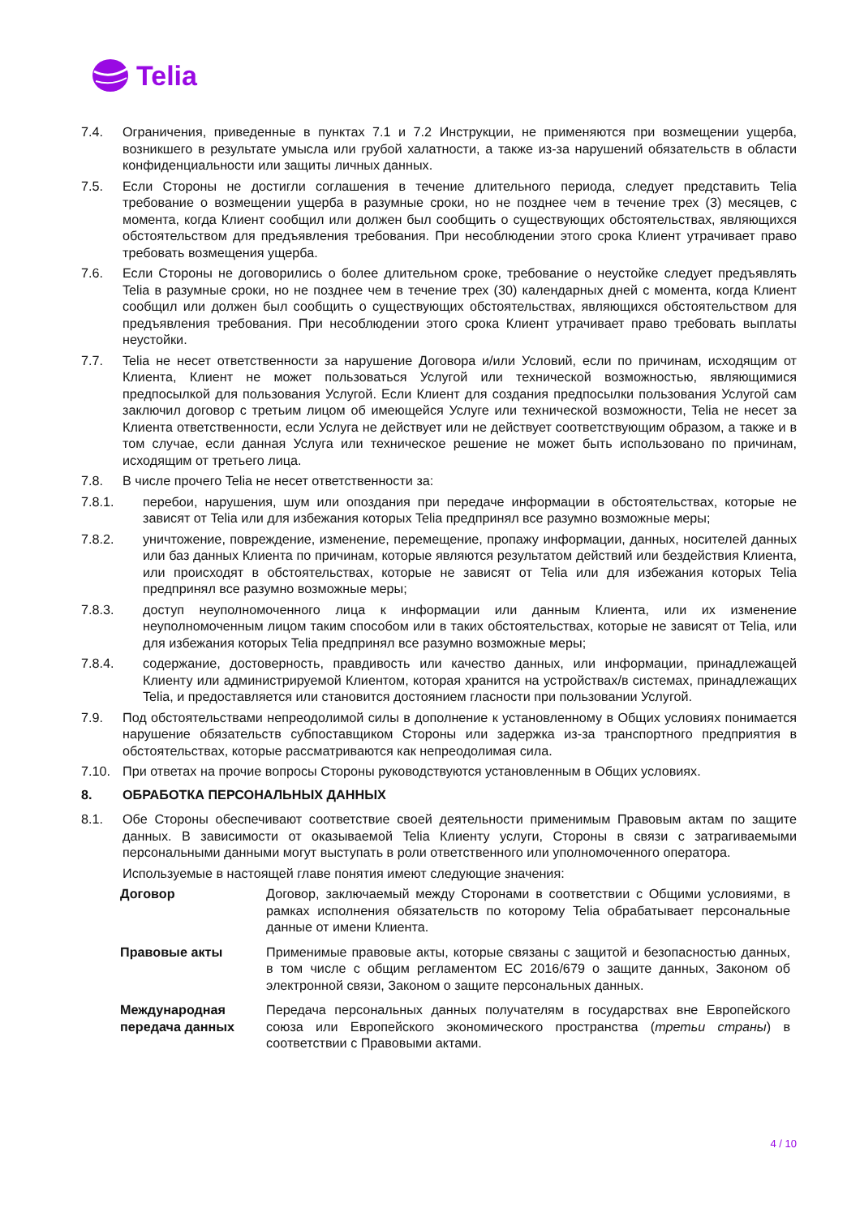Telia
7.4. Ограничения, приведенные в пунктах 7.1 и 7.2 Инструкции, не применяются при возмещении ущерба, возникшего в результате умысла или грубой халатности, а также из-за нарушений обязательств в области конфиденциальности или защиты личных данных.
7.5. Если Стороны не достигли соглашения в течение длительного периода, следует представить Telia требование о возмещении ущерба в разумные сроки, но не позднее чем в течение трех (3) месяцев, с момента, когда Клиент сообщил или должен был сообщить о существующих обстоятельствах, являющихся обстоятельством для предъявления требования. При несоблюдении этого срока Клиент утрачивает право требовать возмещения ущерба.
7.6. Если Стороны не договорились о более длительном сроке, требование о неустойке следует предъявлять Telia в разумные сроки, но не позднее чем в течение трех (30) календарных дней с момента, когда Клиент сообщил или должен был сообщить о существующих обстоятельствах, являющихся обстоятельством для предъявления требования. При несоблюдении этого срока Клиент утрачивает право требовать выплаты неустойки.
7.7. Telia не несет ответственности за нарушение Договора и/или Условий, если по причинам, исходящим от Клиента, Клиент не может пользоваться Услугой или технической возможностью, являющимися предпосылкой для пользования Услугой. Если Клиент для создания предпосылки пользования Услугой сам заключил договор с третьим лицом об имеющейся Услуге или технической возможности, Telia не несет за Клиента ответственности, если Услуга не действует или не действует соответствующим образом, а также и в том случае, если данная Услуга или техническое решение не может быть использовано по причинам, исходящим от третьего лица.
7.8. В числе прочего Telia не несет ответственности за:
7.8.1. перебои, нарушения, шум или опоздания при передаче информации в обстоятельствах, которые не зависят от Telia или для избежания которых Telia предпринял все разумно возможные меры;
7.8.2. уничтожение, повреждение, изменение, перемещение, пропажу информации, данных, носителей данных или баз данных Клиента по причинам, которые являются результатом действий или бездействия Клиента, или происходят в обстоятельствах, которые не зависят от Telia или для избежания которых Telia предпринял все разумно возможные меры;
7.8.3. доступ неуполномоченного лица к информации или данным Клиента, или их изменение неуполномоченным лицом таким способом или в таких обстоятельствах, которые не зависят от Telia, или для избежания которых Telia предпринял все разумно возможные меры;
7.8.4. содержание, достоверность, правдивость или качество данных, или информации, принадлежащей Клиенту или администрируемой Клиентом, которая хранится на устройствах/в системах, принадлежащих Telia, и предоставляется или становится достоянием гласности при пользовании Услугой.
7.9. Под обстоятельствами непреодолимой силы в дополнение к установленному в Общих условиях понимается нарушение обязательств субпоставщиком Стороны или задержка из-за транспортного предприятия в обстоятельствах, которые рассматриваются как непреодолимая сила.
7.10. При ответах на прочие вопросы Стороны руководствуются установленным в Общих условиях.
8. ОБРАБОТКА ПЕРСОНАЛЬНЫХ ДАННЫХ
8.1. Обе Стороны обеспечивают соответствие своей деятельности применимым Правовым актам по защите данных. В зависимости от оказываемой Telia Клиенту услуги, Стороны в связи с затрагиваемыми персональными данными могут выступать в роли ответственного или уполномоченного оператора.
Используемые в настоящей главе понятия имеют следующие значения:
Договор Договор, заключаемый между Сторонами в соответствии с Общими условиями, в рамках исполнения обязательств по которому Telia обрабатывает персональные данные от имени Клиента.
Правовые акты Применимые правовые акты, которые связаны с защитой и безопасностью данных, в том числе с общим регламентом ЕС 2016/679 о защите данных, Законом об электронной связи, Законом о защите персональных данных.
Международная передача данных
Передача персональных данных получателям в государствах вне Европейского союза или Европейского экономического пространства (третьи страны) в соответствии с Правовыми актами.
4 / 10